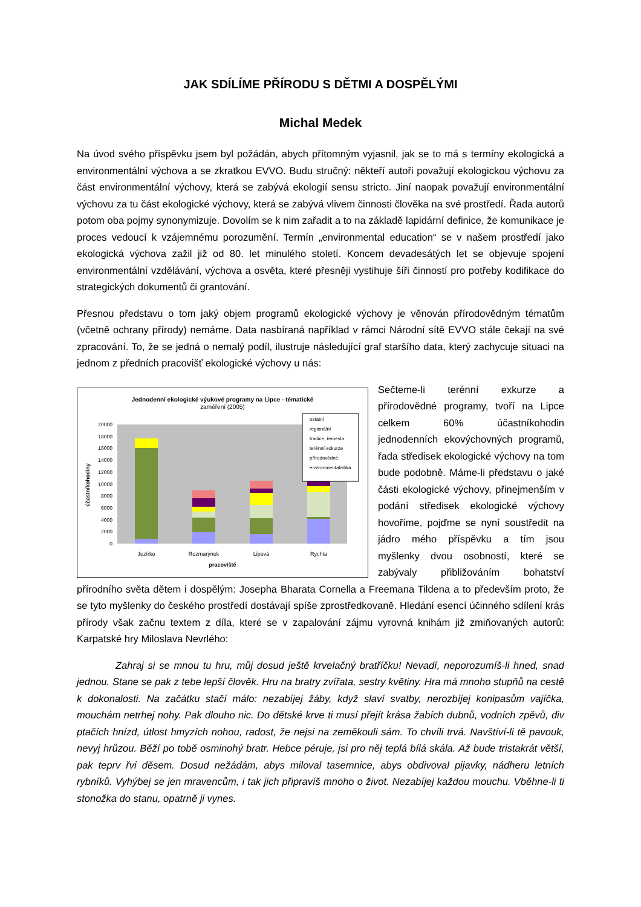JAK SDÍLÍME PŘÍRODU S DĚTMI A DOSPĚLÝMI
Michal Medek
Na úvod svého příspěvku jsem byl požádán, abych přítomným vyjasnil, jak se to má s termíny ekologická a environmentální výchova a se zkratkou EVVO. Budu stručný: někteří autoři považují ekologickou výchovu za část environmentální výchovy, která se zabývá ekologií sensu stricto. Jiní naopak považují environmentální výchovu za tu část ekologické výchovy, která se zabývá vlivem činnosti člověka na své prostředí. Řada autorů potom oba pojmy synonymizuje. Dovolím se k nim zařadit a to na základě lapidární definice, že komunikace je proces vedoucí k vzájemnému porozumění. Termín „environmental education“ se v našem prostředí jako ekologická výchova zažil již od 80. let minulého století. Koncem devadesátých let se objevuje spojení environmentální vzdělávání, výchova a osvěta, které přesněji vystihuje šíři činností pro potřeby kodifikace do strategických dokumentů či grantování.
Přesnou představu o tom jaký objem programů ekologické výchovy je věnován přírodovědným tématům (včetně ochrany přírody) nemáme. Data nasbíraná například v rámci Národní sítě EVVO stále čekají na své zpracování. To, že se jedná o nemalý podíl, ilustruje následující graf staršího data, který zachycuje situaci na jednom z předních pracovišť ekologické výchovy u nás:
Jednodenní ekologické výukové programy na Lipce - tématické
zaměření (2005)
20000
18000
16000
14000
12000
10000
8000
6000
4000
2000
0
Jezírko
Rozmarýnek
Lipová
Rychta
pracoviště
účastníkohodiny
ostatní
regionální
tradice, řemesla
terénní exkurze
přírodovědné
environmentalistika
Sečteme-li terénní exkurze a přírodovědné programy, tvoří na Lipce celkem 60% účastníkohodin jednodenních ekovýchovných programů, řada středisek ekologické výchovy na tom bude podobně. Máme-li představu o jaké části ekologické výchovy, přinejmenším v podání středisek ekologické výchovy hovoříme, pojďme se nyní soustředit na jádro mého příspěvku a tím jsou myšlenky dvou osobností, které se zabývaly přibližováním bohatství přírodního světa dětem i dospělým: Josepha Bharata Cornella a Freemana Tildena a to především proto, že se tyto myšlenky do českého prostředí dostávají spíše zprostředkovaně. Hledání esencí účinného sdílení krás přírody však začnu textem z díla, které se v zapalování zájmu vyrovná knihám již zmiňovaných autorů: Karpatské hry Miloslava Nevrlého:
Zahraj si se mnou tu hru, můj dosud ještě krvelačný bratříčku! Nevadí, neporozumíš-li hned, snad jednou. Stane se pak z tebe lepší člověk. Hru na bratry zvířata, sestry květiny. Hra má mnoho stupňů na cestě k dokonalosti. Na začátku stačí málo: nezabíjej žáby, když slaví svatby, nerozbíjej konipasům vajíčka, mouchám netrhej nohy. Pak dlouho nic. Do dětské krve ti musí přejít krása žabích dubnů, vodních zpěvů, div ptačích hnízd, útlost hmyzích nohou, radost, že nejsi na zeměkouli sám. To chvíli trvá. Navštíví-li tě pavouk, nevyj hrůzou. Běží po tobě osminohý bratr. Hebce péruje, jsi pro něj teplá bílá skála. Až bude tristakrát větší, pak teprv řvi děsem. Dosud nežádám, abys miloval tasemnice, abys obdivoval pijavky, nádheru letních rybníků. Vyhýbej se jen mravencům, i tak jich připravíš mnoho o život. Nezabíjej každou mouchu. Vběhne-li ti stonožka do stanu, opatrně ji vynes.